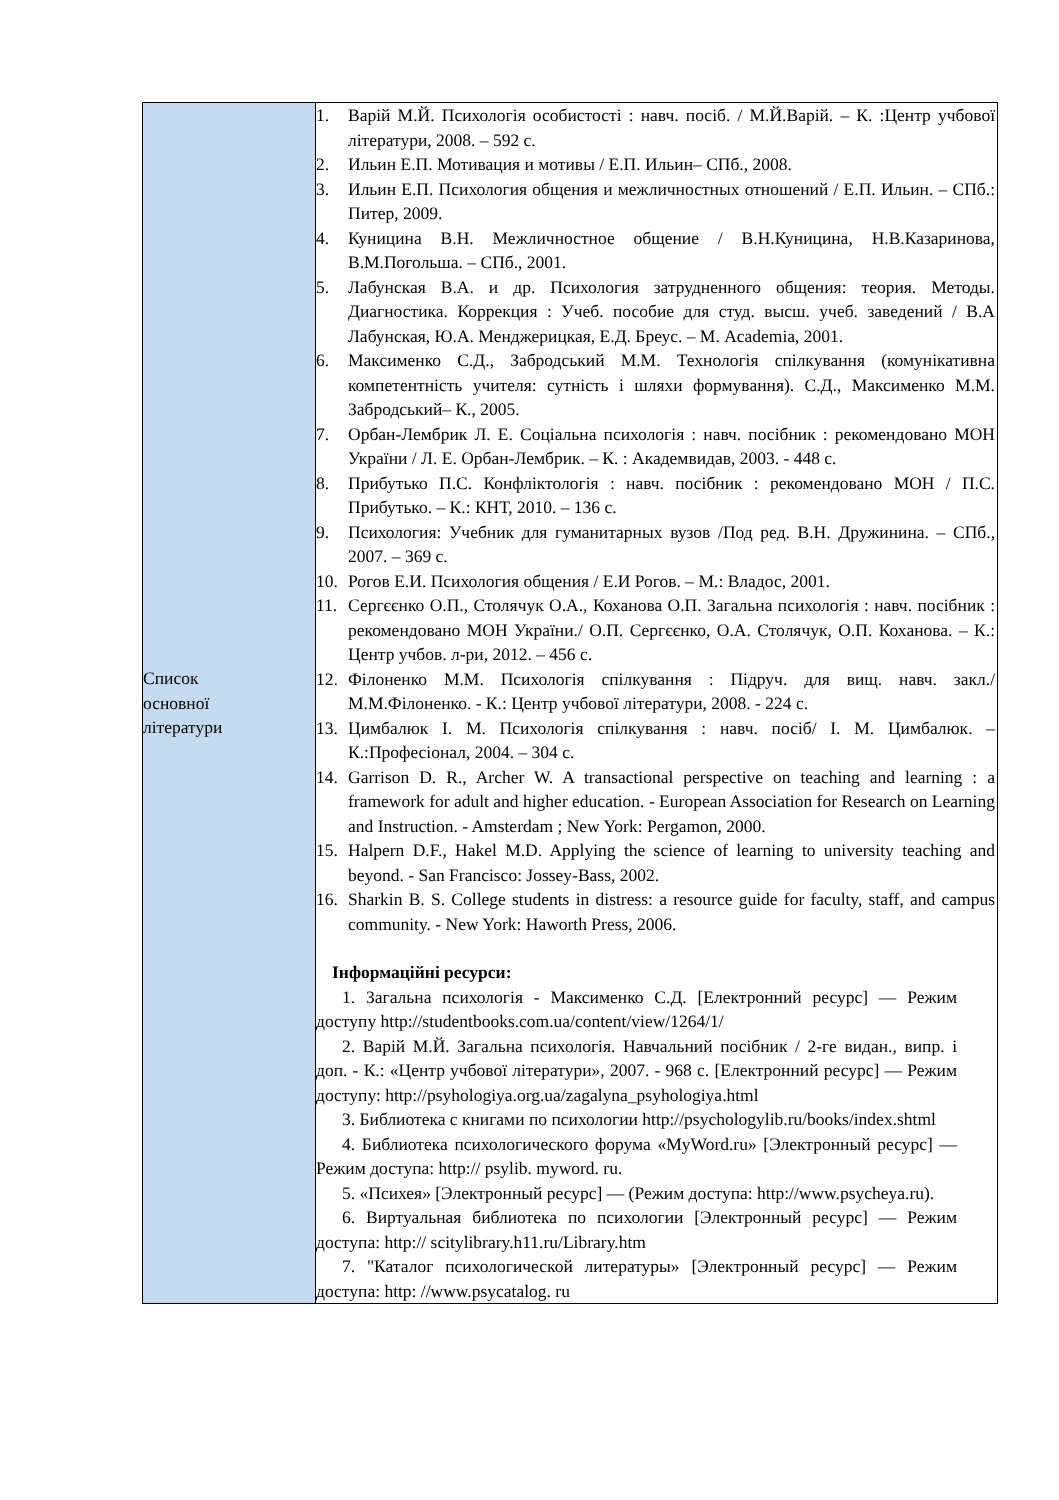| Список основної літератури | 1. Варій М.Й. Психологія особистості : навч. посіб. / М.Й.Варій. – К. :Центр учбової літератури, 2008. – 592 с. 2. Ильин Е.П. Мотивация и мотивы / Е.П. Ильин– СПб., 2008. 3. Ильин Е.П. Психология общения и межличностных отношений / Е.П. Ильин. – СПб.: Питер, 2009. 4. Куницина В.Н. Межличностное общение / В.Н.Куницина, Н.В.Казаринова, В.М.Погольша. – СПб., 2001. 5. Лабунская В.А. и др. Психология затрудненного общения: теория. Методы. Диагностика. Коррекция : Учеб. пособие для студ. высш. учеб. заведений / В.А Лабунская, Ю.А. Менджерицкая, Е.Д. Бреус. – М. Academia, 2001. 6. Максименко С.Д., Забродський М.М. Технологія спілкування (комунікативна компетентність учителя: сутність і шляхи формування). С.Д., Максименко М.М. Забродський– К., 2005. 7. Орбан-Лембрик Л. Е. Соціальна психологія : навч. посібник : рекомендовано МОН України / Л. Е. Орбан-Лембрик. – К. : Академвидав, 2003. - 448 с. 8. Прибутько П.С. Конфліктологія : навч. посібник : рекомендовано МОН / П.С. Прибутько. – К.: КНТ, 2010. – 136 с. 9. Психология: Учебник для гуманитарных вузов /Под ред. В.Н. Дружинина. – СПб., 2007. – 369 с. 10. Рогов Е.И. Психология общения / Е.И Рогов. – М.: Владос, 2001. 11. Сергєєнко О.П., Столячук О.А., Коханова О.П. Загальна психологія : навч. посібник : рекомендовано МОН України./ О.П. Сергєєнко, О.А. Столячук, О.П. Коханова. – К.: Центр учбов. л-ри, 2012. – 456 с. 12. Філоненко М.М. Психологія спілкування : Підруч. для вищ. навч. закл./ М.М.Філоненко. - К.: Центр учбової літератури, 2008. - 224 с. 13. Цимбалюк І. М. Психологія спілкування : навч. посіб/ І. М. Цимбалюк. – К.:Професіонал, 2004. – 304 с. 14. Garrison D. R., Archer W. A transactional perspective on teaching and learning : a framework for adult and higher education. - European Association for Research on Learning and Instruction. - Amsterdam ; New York: Pergamon, 2000. 15. Halpern D.F., Hakel M.D. Applying the science of learning to university teaching and beyond. - San Francisco: Jossey-Bass, 2002. 16. Sharkin B. S. College students in distress: a resource guide for faculty, staff, and campus community. - New York: Haworth Press, 2006. Інформаційні ресурси: 1. Загальна психологія - Максименко С.Д. [Електронний ресурс] — Режим доступу http://studentbooks.com.ua/content/view/1264/1/ 2. Варій М.Й. Загальна психологія. Навчальний посібник / 2-ге видан., випр. і доп. - К.: «Центр учбової літератури», 2007. - 968 с. [Електронний ресурс] — Режим доступу: http://psyhologiya.org.ua/zagalyna_psyhologiya.html 3. Библиотека с книгами по психологии http://psychologylib.ru/books/index.shtml 4. Библиотека психологического форума «MyWord.ru» [Электронный ресурс] — Режим доступа: http:// psylib. myword. ru. 5. «Психея» [Электронный ресурс] — (Режим доступа: http://www.psycheya.ru). 6. Виртуальная библиотека по психологии [Электронный ресурс] — Режим доступа: http:// scitylibrary.h11.ru/Library.htm 7. "Каталог психологической литературы» [Электронный ресурс] — Режим доступа: http: //www.psycatalog. ru |